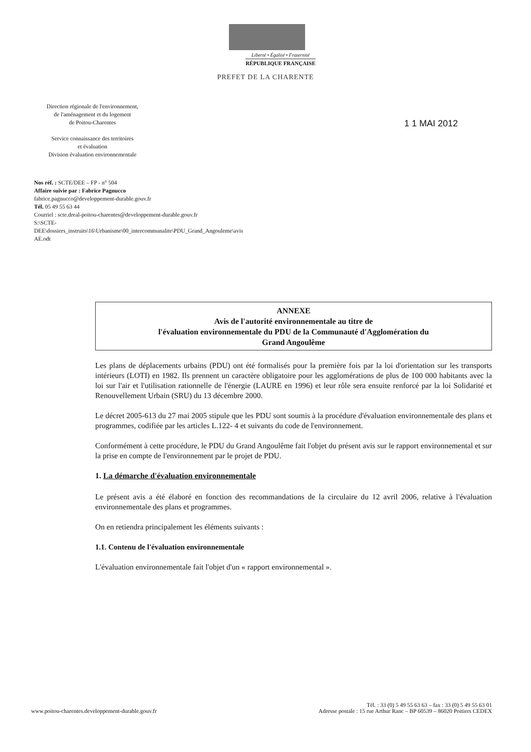Liberté • Égalité • Fraternité
RÉPUBLIQUE FRANÇAISE
PREFET DE LA CHARENTE
Direction régionale de l'environnement,
de l'aménagement et du logement
de Poitou-Charentes
Service connaissance des territoires
et évaluation
Division évaluation environnementale
1 1 MAI 2012
Nos réf. : SCTE/DEE – FP - n° 504
Affaire suivie par : Fabrice Pagnucco
fabrice.pagnucco@developpement-durable.gouv.fr
Tél. 05 49 55 63 44
Courriel : scte.dreal-poitou-charentes@developpement-durable.gouv.fr
S:\SCTE-
DEE\dossiers_instruits\16\Urbanisme\00_intercommunalite\PDU_Grand_Angouleme\avis
AE.odt
ANNEXE
Avis de l'autorité environnementale au titre de
l'évaluation environnementale du PDU de la Communauté d'Agglomération du
Grand Angoulême
Les plans de déplacements urbains (PDU) ont été formalisés pour la première fois par la loi d'orientation sur les transports intérieurs (LOTI) en 1982. Ils prennent un caractère obligatoire pour les agglomérations de plus de 100 000 habitants avec la loi sur l'air et l'utilisation rationnelle de l'énergie (LAURE en 1996) et leur rôle sera ensuite renforcé par la loi Solidarité et Renouvellement Urbain (SRU) du 13 décembre 2000.
Le décret 2005-613 du 27 mai 2005 stipule que les PDU sont soumis à la procédure d'évaluation environnementale des plans et programmes, codifiée par les articles L.122- 4 et suivants du code de l'environnement.
Conformément à cette procédure, le PDU du Grand Angoulême fait l'objet du présent avis sur le rapport environnemental et sur la prise en compte de l'environnement par le projet de PDU.
1. La démarche d'évaluation environnementale
Le présent avis a été élaboré en fonction des recommandations de la circulaire du 12 avril 2006, relative à l'évaluation environnementale des plans et programmes.
On en retiendra principalement les éléments suivants :
1.1. Contenu de l'évaluation environnementale
L'évaluation environnementale fait l'objet d'un « rapport environnemental ».
www.poitou-charentes.developpement-durable.gouv.fr
Tél. : 33 (0) 5 49 55 63 63 – fax : 33 (0) 5 49 55 63 01
Adresse postale : 15 rue Arthur Ranc – BP 60539 – 86020 Poitiers CEDEX